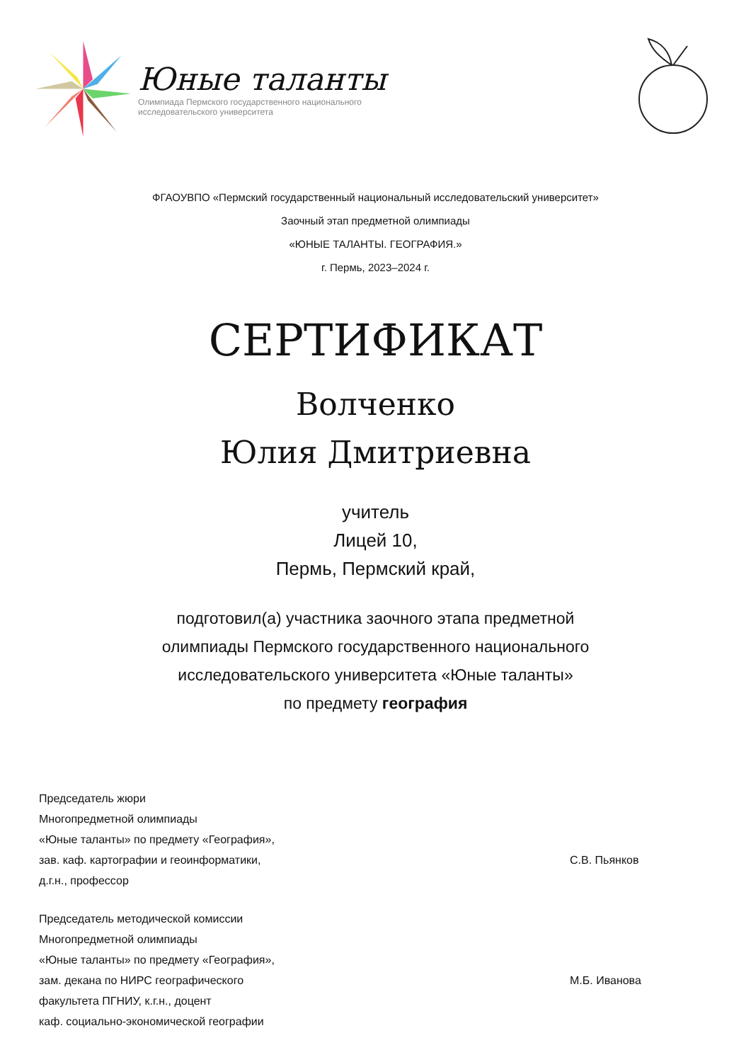Юные таланты
Олимпиада Пермского государственного национального
исследовательского университета
ФГАОУВПО «Пермский государственный национальный исследовательский университет»
Заочный этап предметной олимпиады
«ЮНЫЕ ТАЛАНТЫ. ГЕОГРАФИЯ.»
г. Пермь, 2023–2024 г.
СЕРТИФИКАТ
Волченко
Юлия Дмитриевна
учитель
Лицей 10,
Пермь, Пермский край,
подготовил(а) участника заочного этапа предметной
олимпиады Пермского государственного национального
исследовательского университета «Юные таланты»
по предмету география
Председатель жюри
Многопредметной олимпиады
«Юные таланты» по предмету «География»,
зав. каф. картографии и геоинформатики,
д.г.н., профессор
С.В. Пьянков
Председатель методической комиссии
Многопредметной олимпиады
«Юные таланты» по предмету «География»,
зам. декана по НИРС географического
факультета ПГНИУ, к.г.н., доцент
каф. социально-экономической географии
М.Б. Иванова